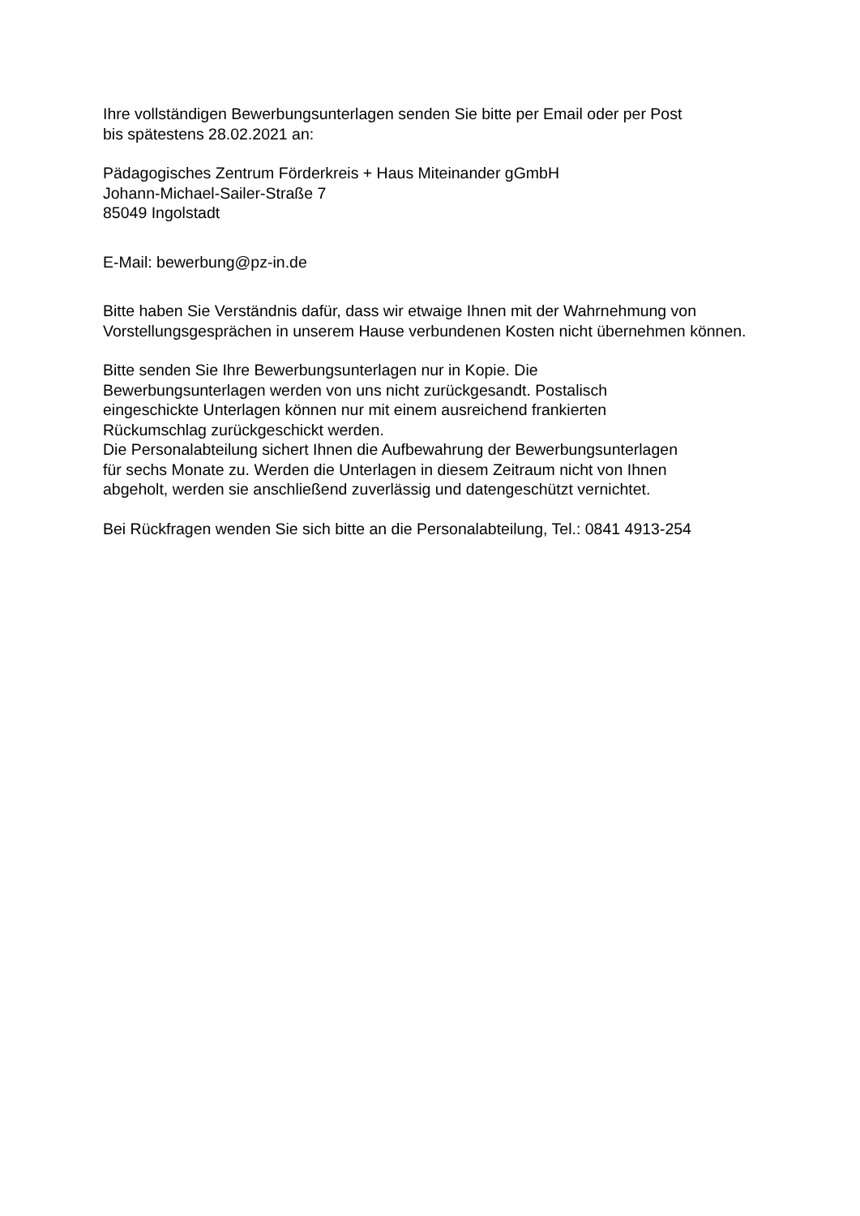Ihre vollständigen Bewerbungsunterlagen senden Sie bitte per Email oder per Post
bis spätestens 28.02.2021 an:
Pädagogisches Zentrum Förderkreis + Haus Miteinander gGmbH
Johann-Michael-Sailer-Straße 7
85049 Ingolstadt
E-Mail: bewerbung@pz-in.de
Bitte haben Sie Verständnis dafür, dass wir etwaige Ihnen mit der Wahrnehmung von Vorstellungsgesprächen in unserem Hause verbundenen Kosten nicht übernehmen können.
Bitte senden Sie Ihre Bewerbungsunterlagen nur in Kopie. Die
Bewerbungsunterlagen werden von uns nicht zurückgesandt. Postalisch
eingeschickte Unterlagen können nur mit einem ausreichend frankierten
Rückumschlag zurückgeschickt werden.
Die Personalabteilung sichert Ihnen die Aufbewahrung der Bewerbungsunterlagen
für sechs Monate zu. Werden die Unterlagen in diesem Zeitraum nicht von Ihnen
abgeholt, werden sie anschließend zuverlässig und datengeschützt vernichtet.
Bei Rückfragen wenden Sie sich bitte an die Personalabteilung, Tel.: 0841 4913-254